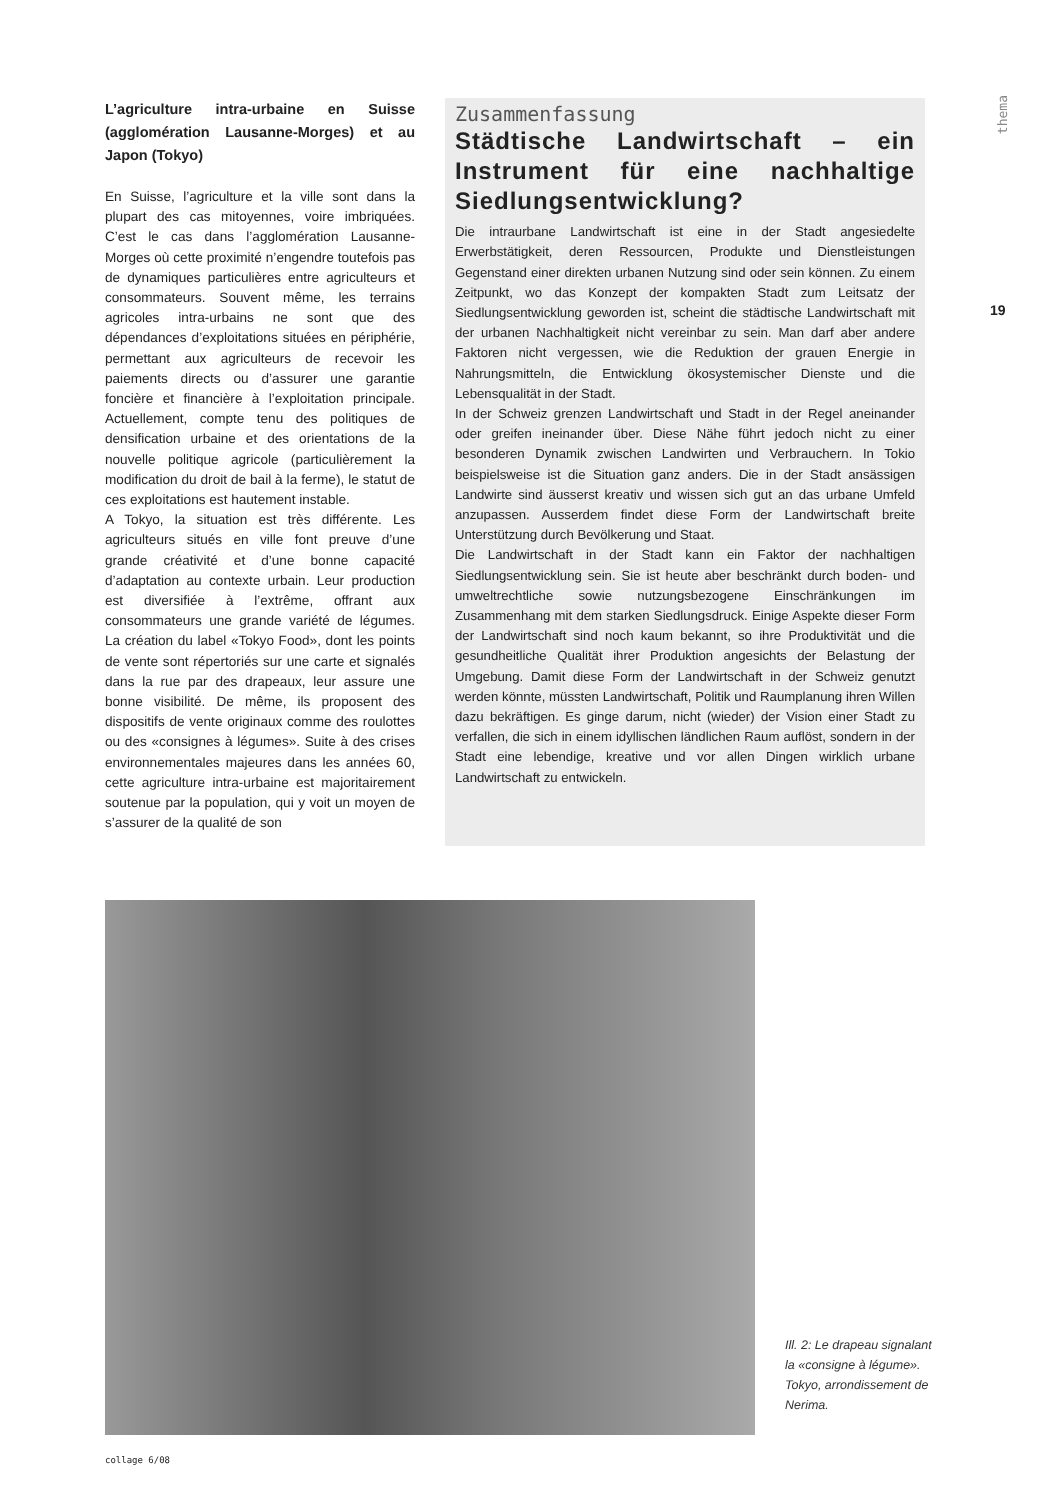L’agriculture intra-urbaine en Suisse (agglomération Lausanne-Morges) et au Japon (Tokyo)
En Suisse, l’agriculture et la ville sont dans la plupart des cas mitoyennes, voire imbriquées. C’est le cas dans l’agglomération Lausanne-Morges où cette proximité n’engendre toutefois pas de dynamiques particulières entre agriculteurs et consommateurs. Souvent même, les terrains agricoles intra-urbains ne sont que des dépendances d’exploitations situées en périphérie, permettant aux agriculteurs de recevoir les paiements directs ou d’assurer une garantie foncière et financière à l’exploitation principale. Actuellement, compte tenu des politiques de densification urbaine et des orientations de la nouvelle politique agricole (particulièrement la modification du droit de bail à la ferme), le statut de ces exploitations est hautement instable.
A Tokyo, la situation est très différente. Les agriculteurs situés en ville font preuve d’une grande créativité et d’une bonne capacité d’adaptation au contexte urbain. Leur production est diversifiée à l’extrême, offrant aux consommateurs une grande variété de légumes. La création du label «Tokyo Food», dont les points de vente sont répertoriés sur une carte et signalés dans la rue par des drapeaux, leur assure une bonne visibilité. De même, ils proposent des dispositifs de vente originaux comme des roulottes ou des «consignes à légumes». Suite à des crises environnementales majeures dans les années 60, cette agriculture intra-urbaine est majoritairement soutenue par la population, qui y voit un moyen de s’assurer de la qualité de son
Zusammenfassung
Städtische Landwirtschaft – ein Instrument für eine nachhaltige Siedlungsentwicklung?
Die intraurbane Landwirtschaft ist eine in der Stadt angesiedelte Erwerbstätigkeit, deren Ressourcen, Produkte und Dienstleistungen Gegenstand einer direkten urbanen Nutzung sind oder sein können. Zu einem Zeitpunkt, wo das Konzept der kompakten Stadt zum Leitsatz der Siedlungsentwicklung geworden ist, scheint die städtische Landwirtschaft mit der urbanen Nachhaltigkeit nicht vereinbar zu sein. Man darf aber andere Faktoren nicht vergessen, wie die Reduktion der grauen Energie in Nahrungsmitteln, die Entwicklung ökosystemischer Dienste und die Lebensqualität in der Stadt.
In der Schweiz grenzen Landwirtschaft und Stadt in der Regel aneinander oder greifen ineinander über. Diese Nähe führt jedoch nicht zu einer besonderen Dynamik zwischen Landwirten und Verbrauchern. In Tokio beispielsweise ist die Situation ganz anders. Die in der Stadt ansässigen Landwirte sind äusserst kreativ und wissen sich gut an das urbane Umfeld anzupassen. Ausserdem findet diese Form der Landwirtschaft breite Unterstützung durch Bevölkerung und Staat.
Die Landwirtschaft in der Stadt kann ein Faktor der nachhaltigen Siedlungsentwicklung sein. Sie ist heute aber beschränkt durch boden- und umweltrechtliche sowie nutzungsbezogene Einschränkungen im Zusammenhang mit dem starken Siedlungsdruck. Einige Aspekte dieser Form der Landwirtschaft sind noch kaum bekannt, so ihre Produktivität und die gesundheitliche Qualität ihrer Produktion angesichts der Belastung der Umgebung. Damit diese Form der Landwirtschaft in der Schweiz genutzt werden könnte, müssten Landwirtschaft, Politik und Raumplanung ihren Willen dazu bekräftigen. Es ginge darum, nicht (wieder) der Vision einer Stadt zu verfallen, die sich in einem idyllischen ländlichen Raum auflöst, sondern in der Stadt eine lebendige, kreative und vor allen Dingen wirklich urbane Landwirtschaft zu entwickeln.
thema
19
Ill. 2: Le drapeau signalant la «consigne à légume». Tokyo, arrondissement de Nerima.
collage 6/08